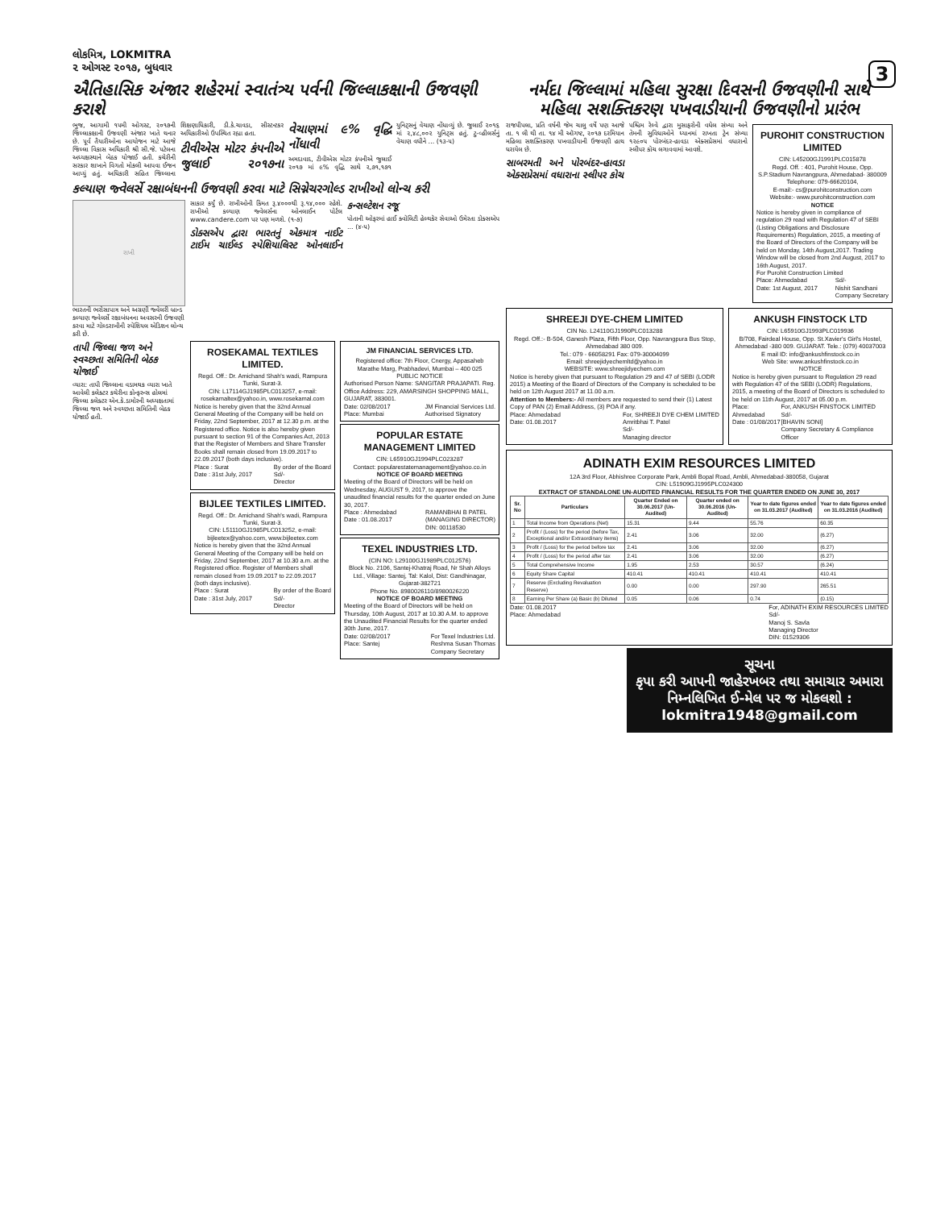લોકમિત્ર, LOKMITRA
૨ ઓગસ્ટ ૨૦૧૭, બુધવાર
3
ઐતિહાસિક અંજાર શહેરમાં સ્વાતંત્ર્ય પર્વની જિલ્લાકક્ષાની ઉજવણી કરાશે
ભુજ, આગામી ૧૫મી ઓગસ્ટ, ૨૦૧૭ની જિલ્લાકક્ષાની ઉજવણી અંજાર ખાતે થનાર છે. પૂર્વ તૈયારીઓના આયોજન માટે આજે જિલ્લા વિકાસ અધિકારી શ્રી સી.જે. પટેલના અધ્યક્ષસ્થાને બેઠક યોજાઈ હતી. કચેરીની સરકાર શાખાને વિગતો મોકલી આપવા ઈજન આપ્યું હતું. અધિકારી સહિત જિલ્લાના શિક્ષણાધિકારી, ડી.કે.ચાવડા, સીસ્ટન્ટકર અધિકારીઓ ઉપસ્થિત રહ્યા હતા.
ટીવીએસ મોટર કંપનીએ જુલાઈ ૨૦૧૭ના વેચાણમાં ૯% વૃદ્ધિ નોંધાવી
અમદાવાદ, ટીવીએસ મોટર કંપનીએ જુલાઈ ૨૦૧૭ માં ૯% વૃદ્ધિ સાથે ૨,૭૧,૧૭૧ યુનિટ્સનું વેચાણ નોંધાવ્યું છે. જુલાઈ ૨૦૧૬ માં ૨,૪૮,૦૦૨ યુનિટ્સ હતું. ટુ-વ્હીલર્સનું વેચાણ વધીને ... (૧૩-૫)
કલ્યાણ જ્વેલર્સે રક્ષાબંધનની ઉજવણી કરવા માટે સિગ્નેચરગોલ્ડ રાખીઓ લોન્ચ કરી
રાખી
ભારતની ભરોસાપાત્ર અને અગ્રણી જ્વેલરી બ્રાન્ડ કલ્યાણ જ્વેલર્સે રક્ષાબંધનના અવસરની ઉજવણી કરવા માટે ગોલ્ડરાખીની સ્પેશિયલ એડિશન લોન્ચ કરી છે.
સાકાર કર્યું છે. રાખીઓની કિંમત રૂ.૪૦૦૦થી રૂ.૧૪,૦૦૦ રહેશે. રાખીઓ કલ્યાણ જ્વેલર્સના ઓનલાઈન પોર્ટલ www.candere.com પર પણ મળશે. (૧-૭)
ડોક્સએપ દ્વારા ભારતનું એકમાત્ર નાઈટ ટાઈમ ચાઈલ્ડ સ્પેશિયાલિસ્ટ ઓનલાઈન કન્સલ્ટેશન રજૂ
પોતાની ઓફરમાં હાઈ ક્વોલિટી હેલ્થકેર સેવાઓ ઉમેરતા ડોક્સએપ ... (૪-૫)
તાપી જિલ્લા જળ અને સ્વચ્છતા સમિતિની બેઠક યોજાઈ
વ્યારા: તાપી જિલ્લાના વડામથક વ્યારા ખાતે આવેલી કલેક્ટર કચેરીના કોન્ફરન્સ હોલમાં જિલ્લા કલેક્ટર એન.કે.ડામોરની અધ્યક્ષતામાં જિલ્લા જળ અને સ્વચ્છતા સમિતિની બેઠક યોજાઈ હતી.
ROSEKAMAL TEXTILES LIMITED.
Regd. Off.: Dr. Amichand Shah's wadi, Rampura Tunki, Surat-3.
CIN: L17114GJ1985PLC013257, e-mail: rosekamaltex@yahoo.in, www.rosekamal.com
Notice is hereby given that the 32nd Annual General Meeting of the Company will be held on Friday, 22nd September, 2017 at 12.30 p.m. at the Registered office. Notice is also hereby given pursuant to section 91 of the Companies Act, 2013 that the Register of Members and Share Transfer Books shall remain closed from 19.09.2017 to 22.09.2017 (both days inclusive).
Place : Surat
Date : 31st July, 2017 By order of the Board
Sd/-
Director
BIJLEE TEXTILES LIMITED.
Regd. Off.: Dr. Amichand Shah's wadi, Rampura Tunki, Surat-3.
CIN: L51110GJ1985PLC013252, e-mail: bijleetex@yahoo.com, www.bijleetex.com
Notice is hereby given that the 32nd Annual General Meeting of the Company will be held on Friday, 22nd September, 2017 at 10.30 a.m. at the Registered office. Register of Members shall remain closed from 19.09.2017 to 22.09.2017 (both days inclusive).
Place : Surat
Date : 31st July, 2017 By order of the Board
Sd/-
Director
JM FINANCIAL SERVICES LTD.
Registered office: 7th Floor, Cnergy, Appasaheb Marathe Marg, Prabhadevi, Mumbai – 400 025
PUBLIC NOTICE
Authorised Person Name: SANGITAR PRAJAPATI. Reg. Office Address: 229, AMARSINGH SHOPPING MALL, GUJARAT, 383001.
Date: 02/08/2017
Place: Mumbai JM Financial Services Ltd.
Authorised Signatory
POPULAR ESTATE MANAGEMENT LIMITED
CIN: L65910GJ1994PLC023287
Contact: popularestatemanagement@yahoo.co.in
NOTICE OF BOARD MEETING
Meeting of the Board of Directors will be held on Wednesday, AUGUST 9, 2017, to approve the unaudited financial results for the quarter ended on June 30, 2017.
Place : Ahmedabad
Date : 01.08.2017 RAMANBHAI B PATEL
(MANAGING DIRECTOR)
DIN: 00118530
TEXEL INDUSTRIES LTD.
(CIN NO: L29100GJ1989PLC012576)
Block No. 2106, Santej-Khatraj Road, Nr Shah Alloys Ltd., Village: Santej, Tal: Kalol, Dist: Gandhinagar, Gujarat-382721
Phone No. 8980026110/8980026220
NOTICE OF BOARD MEETING
Meeting of the Board of Directors will be held on Thursday, 10th August, 2017 at 10.30 A.M. to approve the Unaudited Financial Results for the quarter ended 30th June, 2017.
Date: 02/08/2017
Place: Santej For Texel Industries Ltd.
Reshma Susan Thomas
Company Secretary
નર્મદા જિલ્લામાં મહિલા સુરક્ષા દિવસની ઉજવણીની સાથે મહિલા સશક્તિકરણ પખવાડીયાની ઉજવણીનો પ્રારંભ
રાજપીપલા, પ્રતિ વર્ષની જેમ ચાલુ વર્ષે પણ આજે તા. ૧ લી થી તા. ૧૪ મી ઑગષ્ટ, ૨૦૧૭ દરમિયાન મહિલા સશક્તિકરણ પખવાડીયાની ઉજવણી હાથ ધરાયેલ છે.
સાબરમતી અને પોરબંદર-હાવડા એક્સપ્રેસમાં વધારાના સ્લીપર કોચ
પશ્ચિમ રેલ્વે દ્વારા મુસાફરોની વધેલ સંખ્યા અને તેમની સુવિધાઓને ધ્યાનમાં રાખતા ટ્રેન સંખ્યા ૧૨૯૦૫ પોરબંદર-હાવડા એક્સપ્રેસમાં વધારાનો સ્લીપર કોચ લગાવવામાં આવશે.
PUROHIT CONSTRUCTION LIMITED
CIN: L45200GJ1991PLC015878
Regd. Off. : 401, Purohit House, Opp. S.P.Stadium Navrangpura, Ahmedabad- 380009
Telephone: 079-66620104,
E-mail:- cs@purohitconstruction.com
Website:- www.purohitconstruction.com
NOTICE
Notice is hereby given in compliance of regulation 29 read with Regulation 47 of SEBI (Listing Obligations and Disclosure Requirements) Regulation, 2015, a meeting of the Board of Directors of the Company will be held on Monday, 14th August,2017. Trading Window will be closed from 2nd August, 2017 to 16th August, 2017.
For Purohit Construction Limited
Place: Ahmedabad
Date: 1st August, 2017 Sd/-
Nishit Sandhani
Company Secretary
SHREEJI DYE-CHEM LIMITED
CIN No. L24110GJ1990PLC013288
Regd. Off.:- B-504, Ganesh Plaza, Fifth Floor, Opp. Navrangpura Bus Stop, Ahmedabad 380 009.
Tel.: 079 - 66058291 Fax: 079-30004099
Email: shreejidyechemltd@yahoo.in
WEBSITE: www.shreejidyechem.com
Notice is hereby given that pursuant to Regulation 29 and 47 of SEBI (LODR 2015) a Meeting of the Board of Directors of the Company is scheduled to be held on 12th August 2017 at 11.00 a.m.
Attention to Members:- All members are requested to send their (1) Latest Copy of PAN (2) Email Address, (3) POA if any.
Place: Ahmedabad
Date: 01.08.2017 For, SHREEJI DYE CHEM LIMITED
Amritbhai T. Patel
Sd/-
Managing director
ANKUSH FINSTOCK LTD
CIN: L65910GJ1993PLC019936
B/708, Fairdeal House, Opp. St.Xavier's Girl's Hostel, Ahmedabad -380 009. GUJARAT. Tele.: (079) 40037003
E mail ID: info@ankushfinstock.co.in
Web Site: www.ankushfinstock.co.in
NOTICE
Notice is hereby given pursuant to Regulation 29 read with Regulation 47 of the SEBI (LODR) Regulations, 2015, a meeting of the Board of Directors is scheduled to be held on 11th August, 2017 at 05.00 p.m.
Place: Ahmedabad
Date : 01/08/2017 For, ANKUSH FINSTOCK LIMITED
Sd/-
[BHAVIN SONI]
Company Secretary & Compliance Officer
ADINATH EXIM RESOURCES LIMITED
12A 3rd Floor, Abhishree Corporate Park, Ambli Bopal Road, Ambli, Ahmedabad-380058, Gujarat
CIN: L51909GJ1995PLC024300
EXTRACT OF STANDALONE UN-AUDITED FINANCIAL RESULTS FOR THE QUARTER ENDED ON JUNE 30, 2017
| Sr. No | Particulars | Quarter Ended on 30.06.2017 (Un-Audited) | Quarter ended on 30.06.2016 (Un-Audited) | Year to date figures ended on 31.03.2017 (Audited) | Year to date figures ended on 31.03.2016 (Audited) |
| --- | --- | --- | --- | --- | --- |
| 1 | Total Income from Operations (Net) | 15.31 | 9.44 | 55.76 | 60.35 |
| 2 | Profit / (Loss) for the period (before Tax, Exceptional and/or Extraordinary items) | 2.41 | 3.06 | 32.00 | (6.27) |
| 3 | Profit / (Loss) for the period before tax | 2.41 | 3.06 | 32.00 | (6.27) |
| 4 | Profit / (Loss) for the period after tax | 2.41 | 3.06 | 32.00 | (6.27) |
| 5 | Total Comprehensive Income | 1.95 | 2.53 | 30.57 | (6.24) |
| 6 | Equity Share Capital | 410.41 | 410.41 | 410.41 | 410.41 |
| 7 | Reserve (Excluding Revaluation Reserve) | 0.00 | 0.00 | 297.90 | 265.51 |
| 8 | Earning Per Share (a) Basic (b) Diluted | 0.05 | 0.06 | 0.74 | (0.15) |
Date: 01.08.2017
Place: Ahmedabad For, ADINATH EXIM RESOURCES LIMITED
Sd/-
Manoj S. Savla
Managing Director
DIN: 01529306
સૂચના
કૃપા કરી આપની જાહેરખબર તથા સમાચાર અમારા નિમ્નલિખિત ઈ-મેલ પર જ મોકલશો :
lokmitra1948@gmail.com